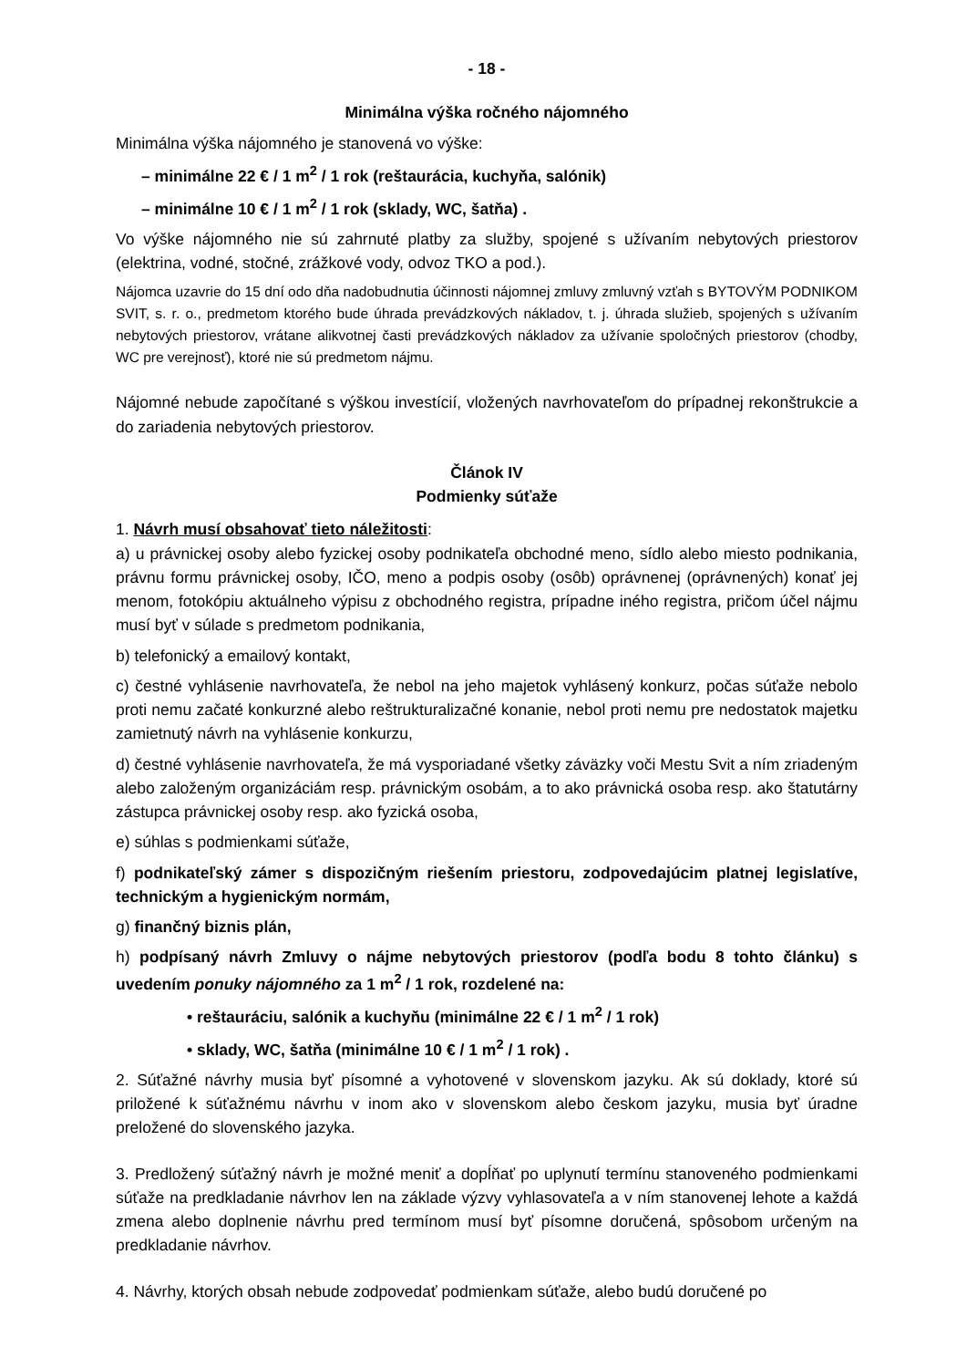- 18 -
Minimálna výška ročného nájomného
Minimálna výška nájomného je stanovená vo výške:
– minimálne 22 € / 1 m<sup>2</sup> / 1 rok (reštaurácia, kuchyňa, salónik)
– minimálne 10 € / 1 m<sup>2</sup> / 1 rok (sklady, WC, šatňa) .
Vo výške nájomného nie sú zahrnuté platby za služby, spojené s užívaním nebytových priestorov (elektrina, vodné, stočné, zrážkové vody, odvoz TKO a pod.).
Nájomca uzavrie do 15 dní odo dňa nadobudnutia účinnosti nájomnej zmluvy zmluvný vzťah s BYTOVÝM PODNIKOM SVIT, s. r. o., predmetom ktorého bude úhrada prevádzkových nákladov, t. j. úhrada služieb, spojených s užívaním nebytových priestorov, vrátane alikvotnej časti prevádzkových nákladov za užívanie spoločných priestorov (chodby, WC pre verejnosť), ktoré nie sú predmetom nájmu.
Nájomné nebude započítané s výškou investícií, vložených navrhovateľom do prípadnej rekonštrukcie a do zariadenia nebytových priestorov.
Článok IV
Podmienky súťaže
1. Návrh musí obsahovať tieto náležitosti:
a) u právnickej osoby alebo fyzickej osoby podnikateľa obchodné meno, sídlo alebo miesto podnikania, právnu formu právnickej osoby, IČO, meno a podpis osoby (osôb) oprávnenej (oprávnených) konať jej menom, fotokópiu aktuálneho výpisu z obchodného registra, prípadne iného registra, pričom účel nájmu musí byť v súlade s predmetom podnikania,
b) telefonický a emailový kontakt,
c) čestné vyhlásenie navrhovateľa, že nebol na jeho majetok vyhlásený konkurz, počas súťaže nebolo proti nemu začaté konkurzné alebo reštrukturalizačné konanie, nebol proti nemu pre nedostatok majetku zamietnutý návrh na vyhlásenie konkurzu,
d) čestné vyhlásenie navrhovateľa, že má vysporiadané všetky záväzky voči Mestu Svit a ním zriadeným alebo založeným organizáciám resp. právnickým osobám, a to ako právnická osoba resp. ako štatutárny zástupca právnickej osoby resp. ako fyzická osoba,
e) súhlas s podmienkami súťaže,
f) podnikateľský zámer s dispozičným riešením priestoru, zodpovedajúcim platnej legislatíve, technickým a hygienickým normám,
g) finančný biznis plán,
h) podpísaný návrh Zmluvy o nájme nebytových priestorov (podľa bodu 8 tohto článku) s uvedením ponuky nájomného za 1 m<sup>2</sup> / 1 rok, rozdelené na:
• reštauráciu, salónik a kuchyňu (minimálne 22 € / 1 m<sup>2</sup> / 1 rok)
• sklady, WC, šatňa (minimálne 10 € / 1 m<sup>2</sup> / 1 rok) .
2. Súťažné návrhy musia byť písomné a vyhotovené v slovenskom jazyku. Ak sú doklady, ktoré sú priložené k súťažnému návrhu v inom ako v slovenskom alebo českom jazyku, musia byť úradne preložené do slovenského jazyka.
3. Predložený súťažný návrh je možné meniť a dopĺňať po uplynutí termínu stanoveného podmienkami súťaže na predkladanie návrhov len na základe výzvy vyhlasovateľa a v ním stanovenej lehote a každá zmena alebo doplnenie návrhu pred termínom musí byť písomne doručená, spôsobom určeným na predkladanie návrhov.
4. Návrhy, ktorých obsah nebude zodpovedať podmienkam súťaže, alebo budú doručené po